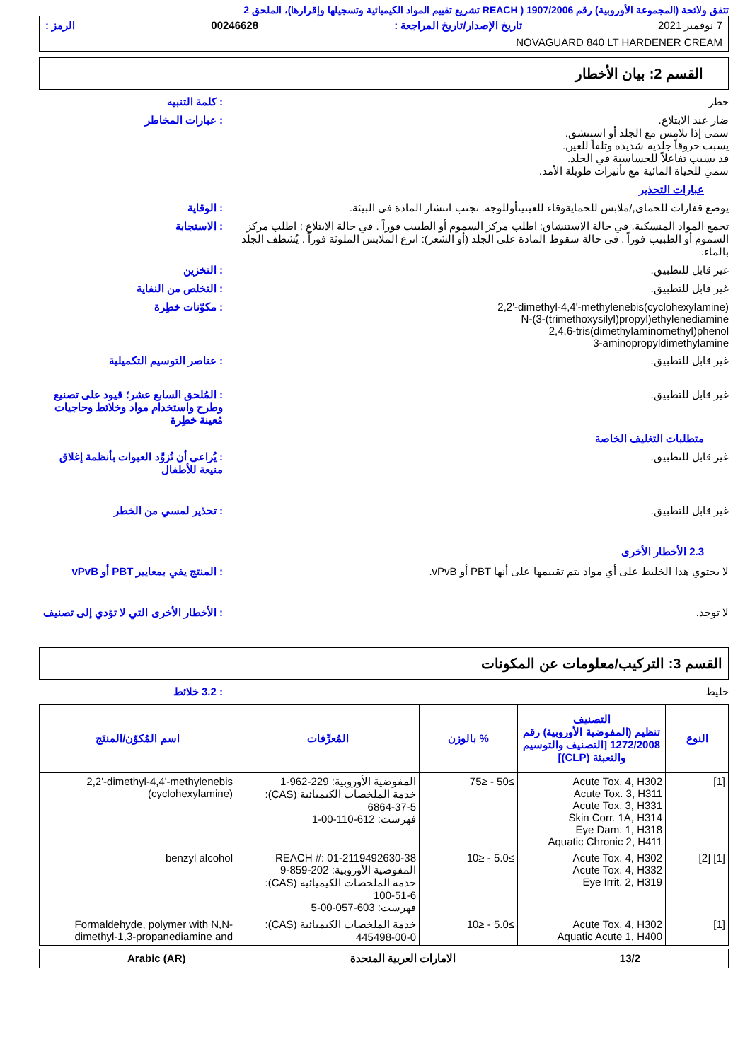تتفق ولائحة (المجموعة الأوروبية) رقم 1907/2006 ( REACH تشريع تقييم المواد الكيميائية وتسجيلها وإقرارها)، الملحق 2
7 نوفمبر 2021 تاريخ الإصدار/تاريخ المراجعة : 00246628 الرمز :
NOVAGUARD 840 LT HARDENER CREAM
القسم 2: بيان الأخطار
خطر : كلمة التنبيه
ضار عند الابتلاع.
سمي إذا تلامس مع الجلد أو استنشق.
يسبب حروقاً جلدية شديدة وتلفاً للعين.
قد يسبب تفاعلاً للحساسية في الجلد.
سمي للحياة المائية مع تأثيرات طويلة الأمد.
: عبارات المخاطر
عبارات التحذير
يوضع قفازات للحماي,/ملابس للحمايةوقاء للعينينأوللوجه. تجنب انتشار المادة في البيئة.
: الوقاية
تجمع المواد المنسكبة. في حالة الاستنشاق: اطلب مركز السموم أو الطبيب فوراً . في حالة الابتلاع : اطلب مركز السموم أو الطبيب فوراً . في حالة سقوط المادة على الجلد (أو الشعر): انزع الملابس الملوثة فوراً . يُشطف الجلد بالماء.
: الاستجابة
غير قابل للتطبيق. : التخزين
غير قابل للتطبيق. : التخلص من النفاية
2,2'-dimethyl-4,4'-methylenebis(cyclohexylamine)
N-(3-(trimethoxysilyl)propyl)ethylenediamine
2,4,6-tris(dimethylaminomethyl)phenol
3-aminopropyldimethylamine
: مكوّنات خطِرة
غير قابل للتطبيق. : عناصر التوسيم التكميلية
غير قابل للتطبيق. : المُلحق السابع عشر؛ قيود على تصنيع وطرح واستخدام مواد وخلائط وحاجيات مُعينة خطِرة
متطلبات التغليف الخاصة
غير قابل للتطبيق. : يُراعى أن تُزوَّد العبوات بأنظمة إغلاق منيعة للأطفال
غير قابل للتطبيق. : تحذير لمسي من الخطر
2.3 الأخطار الأخرى
لا يحتوي هذا الخليط على أي مواد يتم تقييمها على أنها PBT أو vPvB.
: المنتج يفي بمعايير PBT أو vPvB
لا توجد. : الأخطار الأخرى التي لا تؤدي إلى تصنيف
القسم 3: التركيب/معلومات عن المكونات
خليط : 3.2 خلائط
| النوع | التصنيف تنظيم (المفوضية الأوروبية) رقم 1272/2008 [التصنيف والتوسيم والتعبئة (CLP)] | % بالوزن | المُعرِّفات | اسم المُكوّن/المنتَج |
| --- | --- | --- | --- | --- |
| [1] | Acute Tox. 4, H302 Acute Tox. 3, H311 Acute Tox. 3, H331 Skin Corr. 1A, H314 Eye Dam. 1, H318 Aquatic Chronic 2, H411 | ≥50 - ≤75 | المفوضية الأوروبية: 229-962-1 خدمة الملخصات الكيميائية (CAS): 6864-37-5 فهرست: 612-110-00-1 | 2,2'-dimethyl-4,4'-methylenebis (cyclohexylamine) |
| [1] [2] | Acute Tox. 4, H302 Acute Tox. 4, H332 Eye Irrit. 2, H319 | ≥5.0 - ≤10 | REACH #: 01-2119492630-38 المفوضية الأوروبية: 202-859-9 خدمة الملخصات الكيميائية (CAS): 100-51-6 فهرست: 603-057-00-5 | benzyl alcohol |
| [1] | Acute Tox. 4, H302 Aquatic Acute 1, H400 | ≥5.0 - ≤10 | خدمة الملخصات الكيميائية (CAS): 445498-00-0 | Formaldehyde, polymer with N,N-dimethyl-1,3-propanediamine and |
13/2 الامارات العربية المتحدة Arabic (AR)